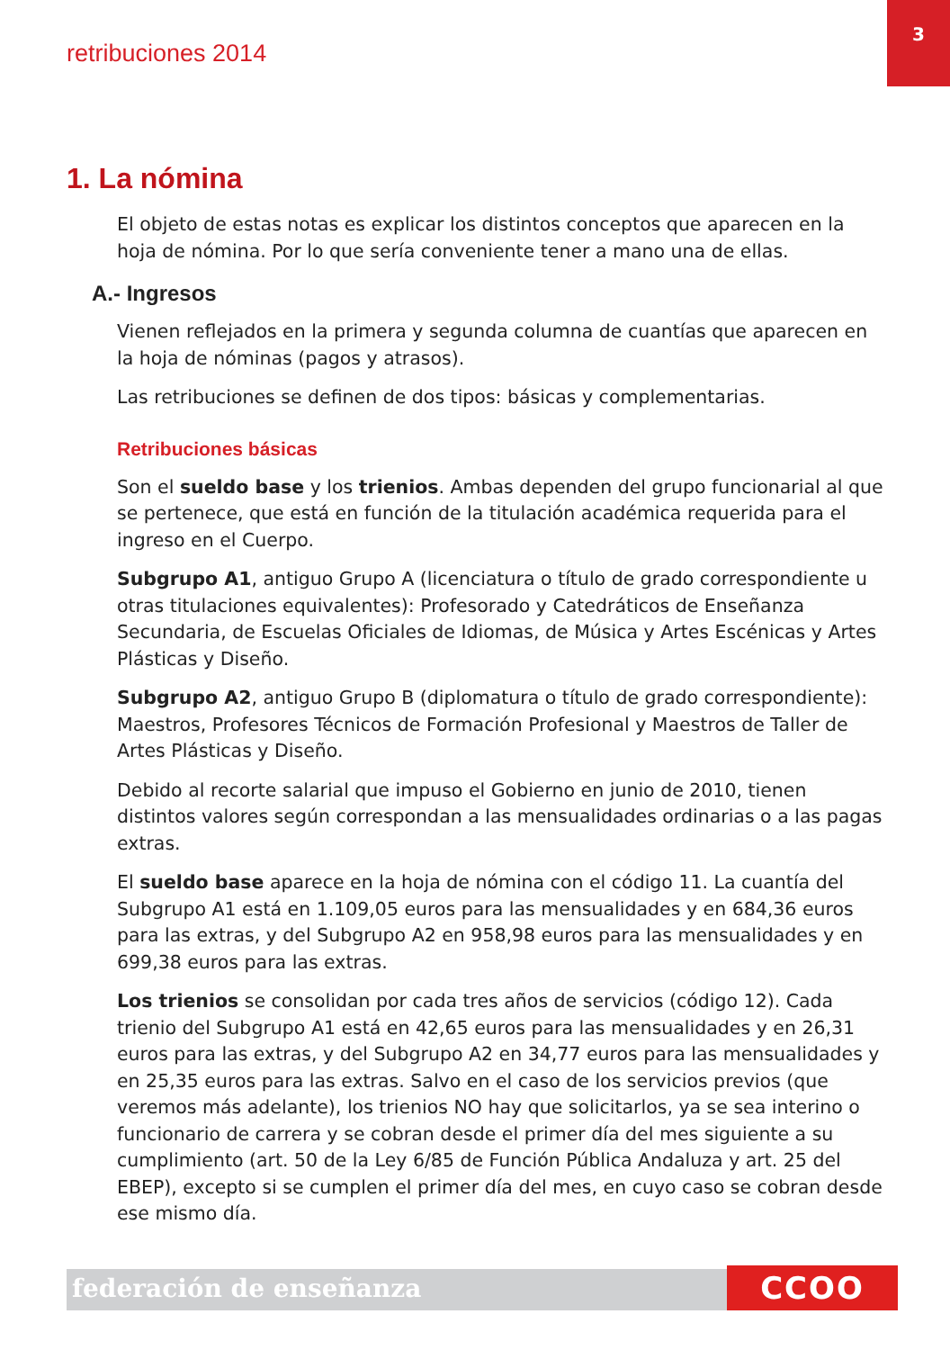retribuciones 2014
3
1. La nómina
El objeto de estas notas es explicar los distintos conceptos que aparecen en la hoja de nómina. Por lo que sería conveniente tener a mano una de ellas.
A.- Ingresos
Vienen reflejados en la primera y segunda columna de cuantías que aparecen en la hoja de nóminas (pagos y atrasos).
Las retribuciones se definen de dos tipos: básicas y complementarias.
Retribuciones básicas
Son el sueldo base y los trienios. Ambas dependen del grupo funcionarial al que se pertenece, que está en función de la titulación académica requerida para el ingreso en el Cuerpo.
Subgrupo A1, antiguo Grupo A (licenciatura o título de grado correspondiente u otras titulaciones equivalentes): Profesorado y Catedráticos de Enseñanza Secundaria, de Escuelas Oficiales de Idiomas, de Música y Artes Escénicas y Artes Plásticas y Diseño.
Subgrupo A2, antiguo Grupo B (diplomatura o título de grado correspondiente): Maestros, Profesores Técnicos de Formación Profesional y Maestros de Taller de Artes Plásticas y Diseño.
Debido al recorte salarial que impuso el Gobierno en junio de 2010, tienen distintos valores según correspondan a las mensualidades ordinarias o a las pagas extras.
El sueldo base aparece en la hoja de nómina con el código 11. La cuantía del Subgrupo A1 está en 1.109,05 euros para las mensualidades y en 684,36 euros para las extras, y del Subgrupo A2 en 958,98 euros para las mensualidades y en 699,38 euros para las extras.
Los trienios se consolidan por cada tres años de servicios (código 12). Cada trienio del Subgrupo A1 está en 42,65 euros para las mensualidades y en 26,31 euros para las extras, y del Subgrupo A2 en 34,77 euros para las mensualidades y en 25,35 euros para las extras. Salvo en el caso de los servicios previos (que veremos más adelante), los trienios NO hay que solicitarlos, ya se sea interino o funcionario de carrera y se cobran desde el primer día del mes siguiente a su cumplimiento (art. 50 de la Ley 6/85 de Función Pública Andaluza y art. 25 del EBEP), excepto si se cumplen el primer día del mes, en cuyo caso se cobran desde ese mismo día.
federación de enseñanza CCOO